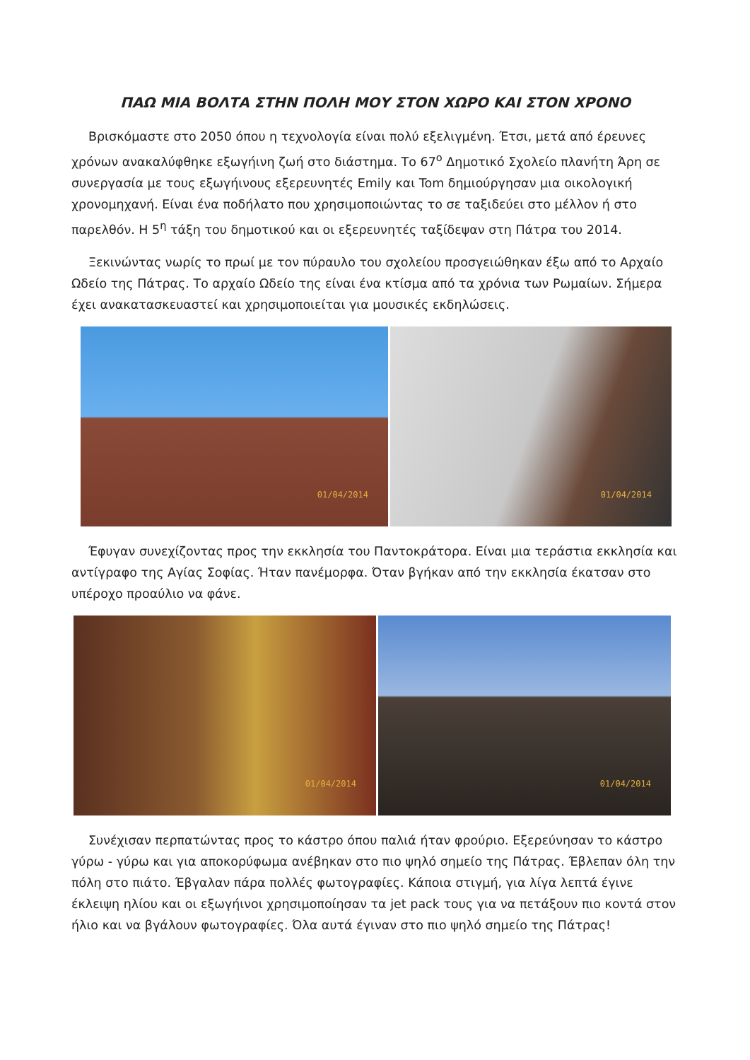ΠΑΩ ΜΙΑ ΒΟΛΤΑ ΣΤΗΝ ΠΟΛΗ ΜΟΥ ΣΤΟΝ ΧΩΡΟ ΚΑΙ ΣΤΟΝ ΧΡΟΝΟ
Βρισκόμαστε στο 2050 όπου η τεχνολογία είναι πολύ εξελιγμένη. Έτσι, μετά από έρευνες χρόνων ανακαλύφθηκε εξωγήινη ζωή στο διάστημα. Το 67<sup>ο</sup> Δημοτικό Σχολείο πλανήτη Άρη σε συνεργασία με τους εξωγήινους εξερευνητές Emily και Tom δημιούργησαν μια οικολογική χρονομηχανή. Είναι ένα ποδήλατο που χρησιμοποιώντας το σε ταξιδεύει στο μέλλον ή στο παρελθόν. Η 5<sup>η</sup> τάξη του δημοτικού και οι εξερευνητές ταξίδεψαν στη Πάτρα του 2014.
Ξεκινώντας νωρίς το πρωί με τον πύραυλο του σχολείου προσγειώθηκαν έξω από το Αρχαίο Ωδείο της Πάτρας. Το αρχαίο Ωδείο της είναι ένα κτίσμα από τα χρόνια των Ρωμαίων. Σήμερα έχει ανακατασκευαστεί και χρησιμοποιείται για μουσικές εκδηλώσεις.
01/04/2014
01/04/2014
Έφυγαν συνεχίζοντας προς την εκκλησία του Παντοκράτορα. Είναι μια τεράστια εκκλησία και αντίγραφο της Αγίας Σοφίας. Ήταν πανέμορφα. Όταν βγήκαν από την εκκλησία έκατσαν στο υπέροχο προαύλιο να φάνε.
01/04/2014
01/04/2014
Συνέχισαν περπατώντας προς το κάστρο όπου παλιά ήταν φρούριο. Εξερεύνησαν το κάστρο γύρω - γύρω και για αποκορύφωμα ανέβηκαν στο πιο ψηλό σημείο της Πάτρας. Έβλεπαν όλη την πόλη στο πιάτο. Έβγαλαν πάρα πολλές φωτογραφίες. Κάποια στιγμή, για λίγα λεπτά έγινε έκλειψη ηλίου και οι εξωγήινοι χρησιμοποίησαν τα jet pack τους για να πετάξουν πιο κοντά στον ήλιο και να βγάλουν φωτογραφίες. Όλα αυτά έγιναν στο πιο ψηλό σημείο της Πάτρας!